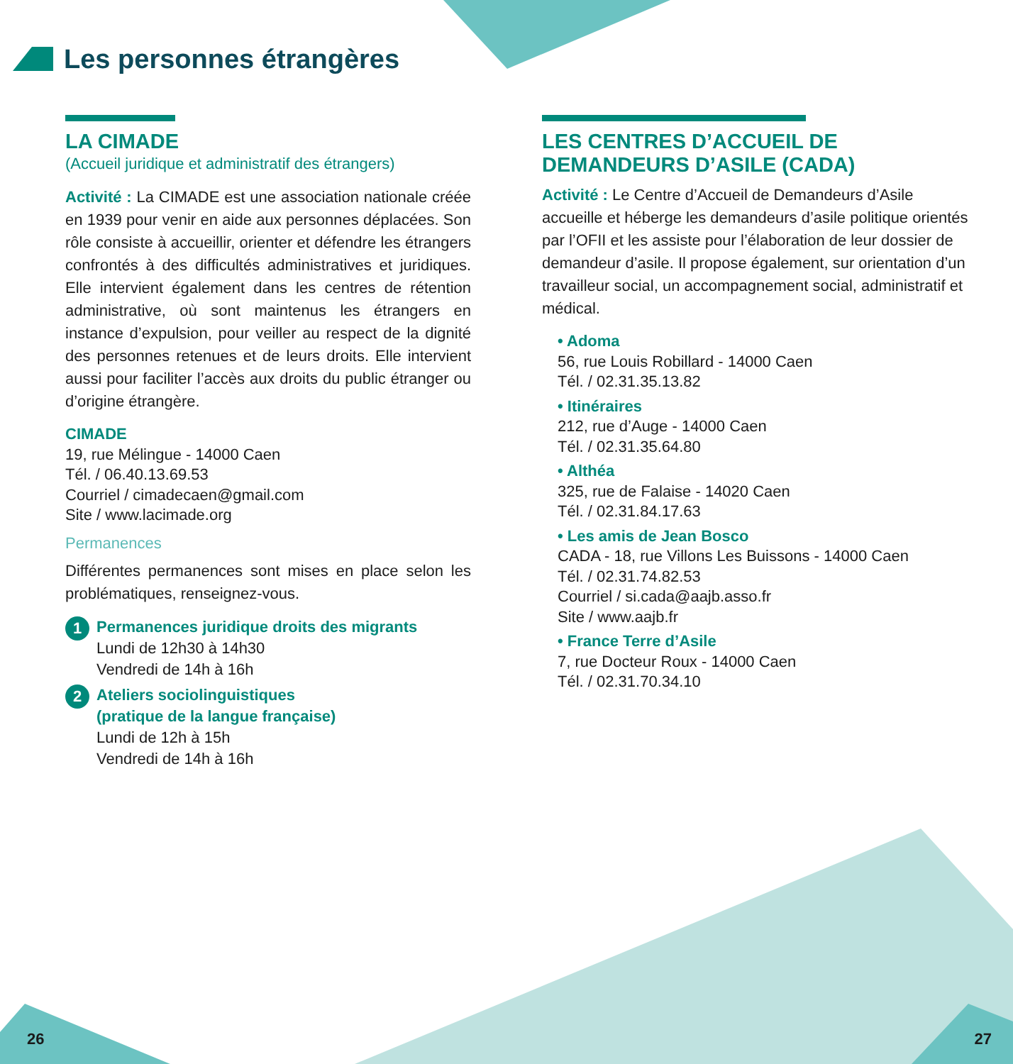Les personnes étrangères
LA CIMADE
(Accueil juridique et administratif des étrangers)
Activité : La CIMADE est une association nationale créée en 1939 pour venir en aide aux personnes déplacées. Son rôle consiste à accueillir, orienter et défendre les étrangers confrontés à des difficultés administratives et juridiques. Elle intervient également dans les centres de rétention administrative, où sont maintenus les étrangers en instance d’expulsion, pour veiller au respect de la dignité des personnes retenues et de leurs droits. Elle intervient aussi pour faciliter l’accès aux droits du public étranger ou d’origine étrangère.
CIMADE
19, rue Mélingue - 14000 Caen
Tél. / 06.40.13.69.53
Courriel / cimadecaen@gmail.com
Site / www.lacimade.org
Permanences
Différentes permanences sont mises en place selon les problématiques, renseignez-vous.
1
Permanences juridique droits des migrants
Lundi de 12h30 à 14h30
Vendredi de 14h à 16h
2
Ateliers sociolinguistiques
(pratique de la langue française)
Lundi de 12h à 15h
Vendredi de 14h à 16h
LES CENTRES D’ACCUEIL DE DEMANDEURS D’ASILE (CADA)
Activité : Le Centre d’Accueil de Demandeurs d’Asile accueille et héberge les demandeurs d’asile politique orientés par l’OFII et les assiste pour l’élaboration de leur dossier de demandeur d’asile. Il propose également, sur orientation d’un travailleur social, un accompagnement social, administratif et médical.
• Adoma
56, rue Louis Robillard - 14000 Caen
Tél. / 02.31.35.13.82
• Itinéraires
212, rue d’Auge - 14000 Caen
Tél. / 02.31.35.64.80
• Althéa
325, rue de Falaise - 14020 Caen
Tél. / 02.31.84.17.63
• Les amis de Jean Bosco
CADA - 18, rue Villons Les Buissons - 14000 Caen
Tél. / 02.31.74.82.53
Courriel / si.cada@aajb.asso.fr
Site / www.aajb.fr
• France Terre d’Asile
7, rue Docteur Roux - 14000 Caen
Tél. / 02.31.70.34.10
26 27